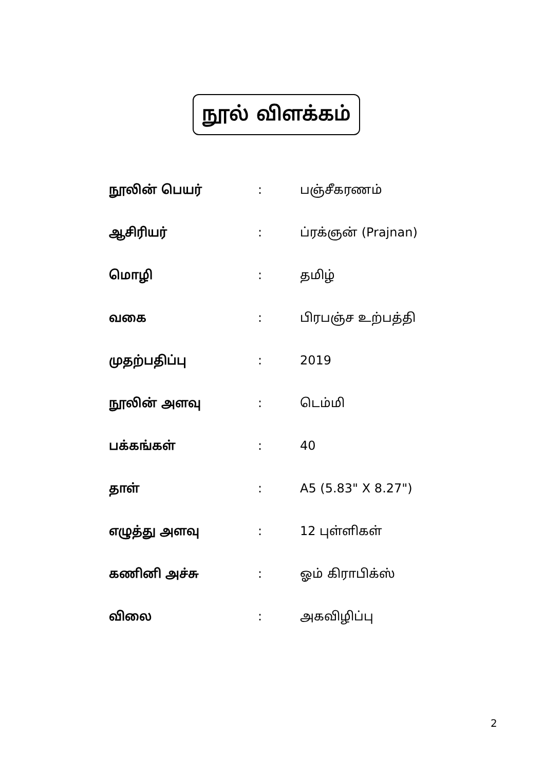நூல் விளக்கம்
| நூலின் பெயர் | : | பஞ்சீகரணம் |
| ஆசிரியர் | : | ப்ரக்ஞன் (Prajnan) |
| மொழி | : | தமிழ் |
| வகை | : | பிரபஞ்ச உற்பத்தி |
| முதற்பதிப்பு | : | 2019 |
| நூலின் அளவு | : | டெம்மி |
| பக்கங்கள் | : | 40 |
| தாள் | : | A5 (5.83" X 8.27") |
| எழுத்து அளவு | : | 12 புள்ளிகள் |
| கணினி அச்சு | : | ஓம் கிராபிக்ஸ் |
| விலை | : | அகவிழிப்பு |
2